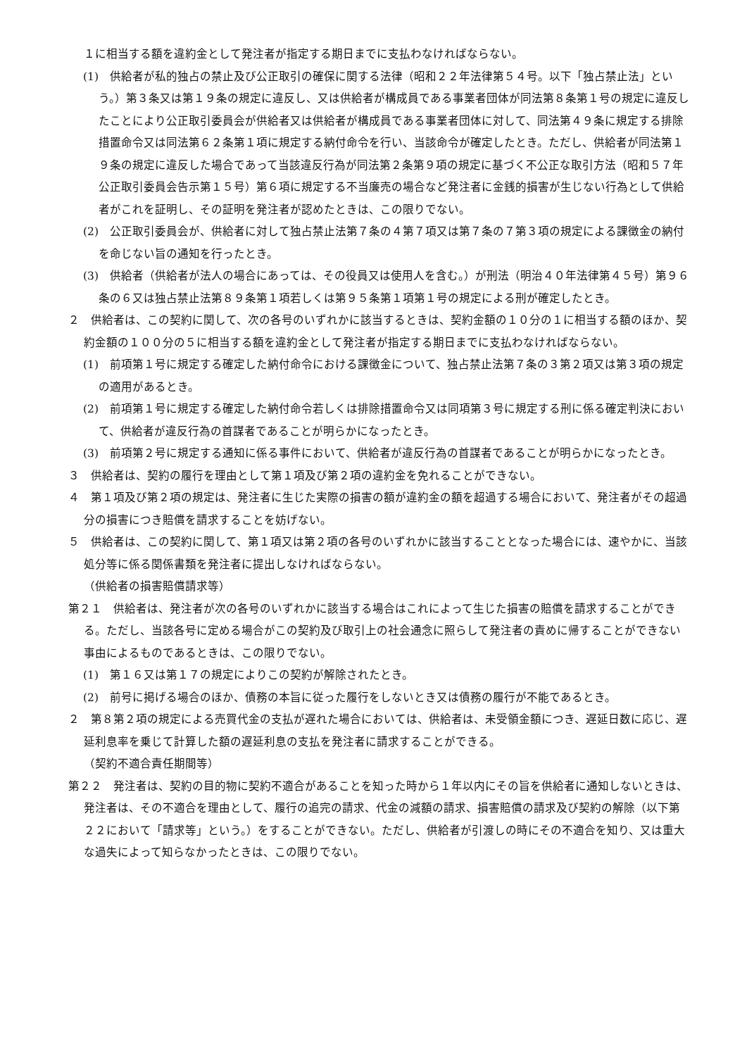１に相当する額を違約金として発注者が指定する期日までに支払わなければならない。
(1)　供給者が私的独占の禁止及び公正取引の確保に関する法律（昭和２２年法律第５４号。以下「独占禁止法」という。）第３条又は第１９条の規定に違反し、又は供給者が構成員である事業者団体が同法第８条第１号の規定に違反したことにより公正取引委員会が供給者又は供給者が構成員である事業者団体に対して、同法第４９条に規定する排除措置命令又は同法第６２条第１項に規定する納付命令を行い、当該命令が確定したとき。ただし、供給者が同法第１９条の規定に違反した場合であって当該違反行為が同法第２条第９項の規定に基づく不公正な取引方法（昭和５７年公正取引委員会告示第１５号）第６項に規定する不当廉売の場合など発注者に金銭的損害が生じない行為として供給者がこれを証明し、その証明を発注者が認めたときは、この限りでない。
(2)　公正取引委員会が、供給者に対して独占禁止法第７条の４第７項又は第７条の７第３項の規定による課徴金の納付を命じない旨の通知を行ったとき。
(3)　供給者（供給者が法人の場合にあっては、その役員又は使用人を含む。）が刑法（明治４０年法律第４５号）第９６条の６又は独占禁止法第８９条第１項若しくは第９５条第１項第１号の規定による刑が確定したとき。
２　供給者は、この契約に関して、次の各号のいずれかに該当するときは、契約金額の１０分の１に相当する額のほか、契約金額の１００分の５に相当する額を違約金として発注者が指定する期日までに支払わなければならない。
(1)　前項第１号に規定する確定した納付命令における課徴金について、独占禁止法第７条の３第２項又は第３項の規定の適用があるとき。
(2)　前項第１号に規定する確定した納付命令若しくは排除措置命令又は同項第３号に規定する刑に係る確定判決において、供給者が違反行為の首謀者であることが明らかになったとき。
(3)　前項第２号に規定する通知に係る事件において、供給者が違反行為の首謀者であることが明らかになったとき。
３　供給者は、契約の履行を理由として第１項及び第２項の違約金を免れることができない。
４　第１項及び第２項の規定は、発注者に生じた実際の損害の額が違約金の額を超過する場合において、発注者がその超過分の損害につき賠償を請求することを妨げない。
５　供給者は、この契約に関して、第１項又は第２項の各号のいずれかに該当することとなった場合には、速やかに、当該処分等に係る関係書類を発注者に提出しなければならない。
（供給者の損害賠償請求等）
第２１　供給者は、発注者が次の各号のいずれかに該当する場合はこれによって生じた損害の賠償を請求することができる。ただし、当該各号に定める場合がこの契約及び取引上の社会通念に照らして発注者の責めに帰することができない事由によるものであるときは、この限りでない。
(1)　第１６又は第１７の規定によりこの契約が解除されたとき。
(2)　前号に掲げる場合のほか、債務の本旨に従った履行をしないとき又は債務の履行が不能であるとき。
２　第８第２項の規定による売買代金の支払が遅れた場合においては、供給者は、未受領金額につき、遅延日数に応じ、遅延利息率を乗じて計算した額の遅延利息の支払を発注者に請求することができる。
（契約不適合責任期間等）
第２２　発注者は、契約の目的物に契約不適合があることを知った時から１年以内にその旨を供給者に通知しないときは、発注者は、その不適合を理由として、履行の追完の請求、代金の減額の請求、損害賠償の請求及び契約の解除（以下第２２において「請求等」という。）をすることができない。ただし、供給者が引渡しの時にその不適合を知り、又は重大な過失によって知らなかったときは、この限りでない。